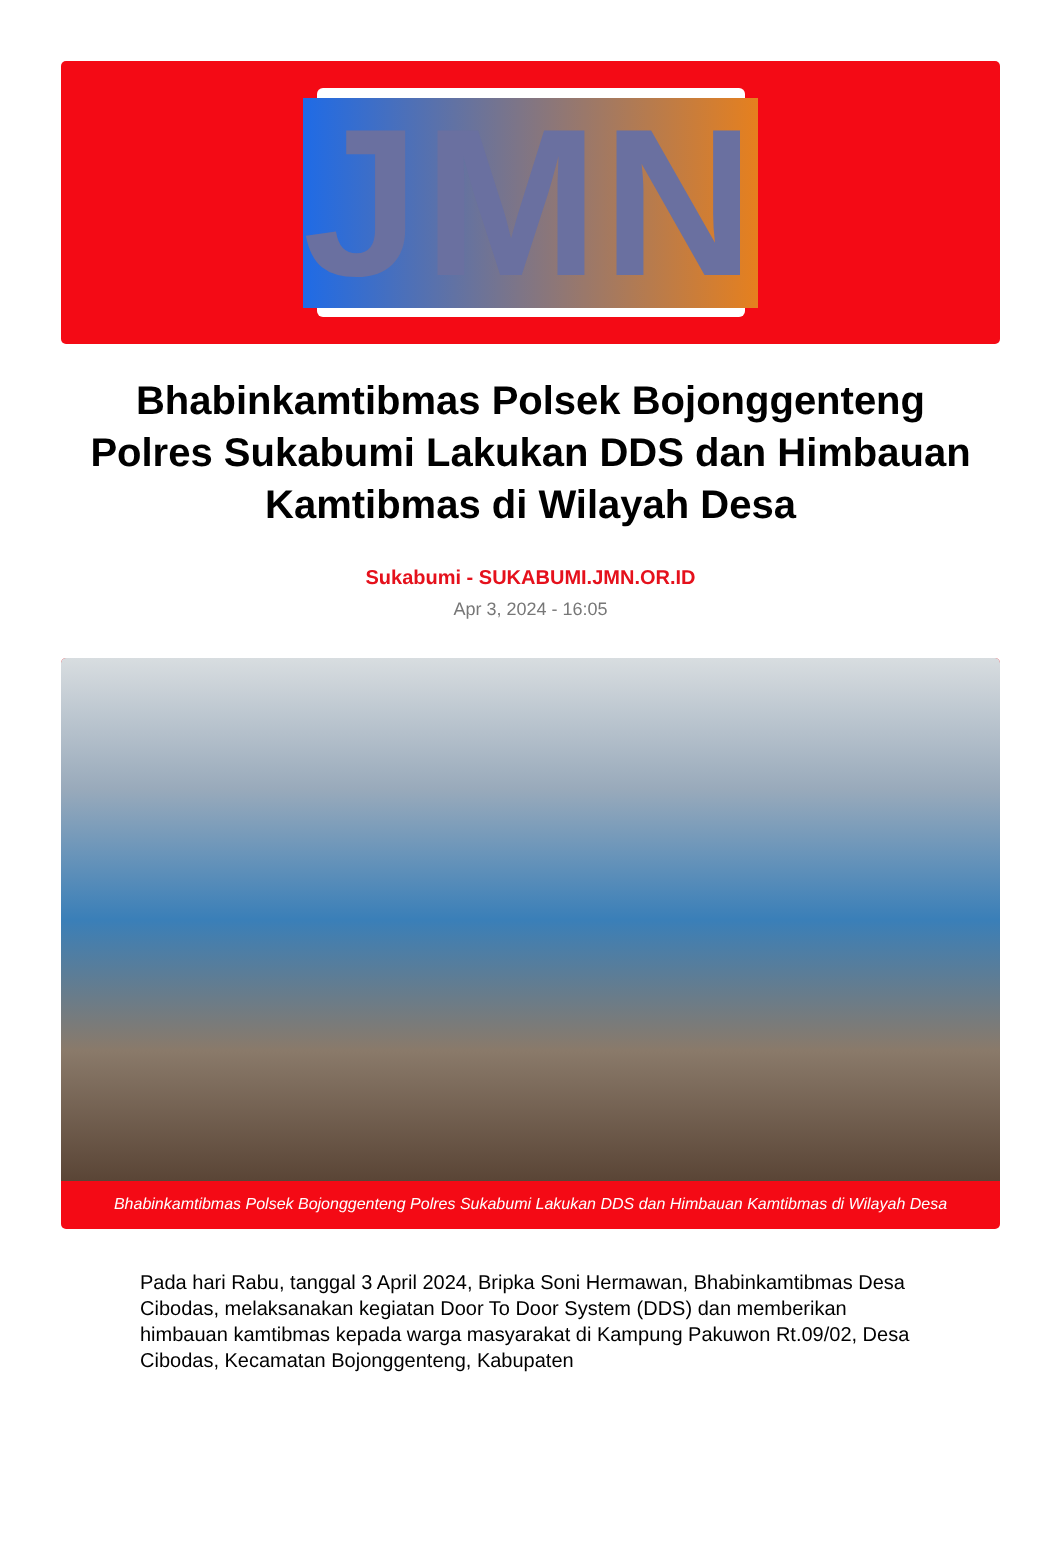JMN
Bhabinkamtibmas Polsek Bojonggenteng Polres Sukabumi Lakukan DDS dan Himbauan Kamtibmas di Wilayah Desa
Sukabumi - SUKABUMI.JMN.OR.ID
Apr 3, 2024 - 16:05
Bhabinkamtibmas Polsek Bojonggenteng Polres Sukabumi Lakukan DDS dan Himbauan Kamtibmas di Wilayah Desa
Pada hari Rabu, tanggal 3 April 2024, Bripka Soni Hermawan, Bhabinkamtibmas Desa Cibodas, melaksanakan kegiatan Door To Door System (DDS) dan memberikan himbauan kamtibmas kepada warga masyarakat di Kampung Pakuwon Rt.09/02, Desa Cibodas, Kecamatan Bojonggenteng, Kabupaten